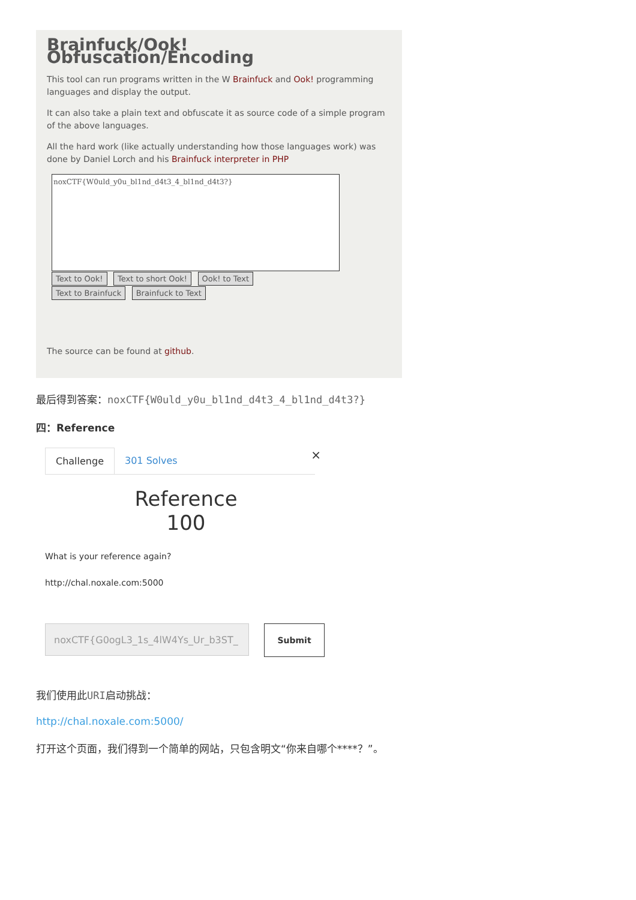Brainfuck/Ook! Obfuscation/Encoding
This tool can run programs written in the W Brainfuck and Ook! programming languages and display the output.
It can also take a plain text and obfuscate it as source code of a simple program of the above languages.
All the hard work (like actually understanding how those languages work) was done by Daniel Lorch and his Brainfuck interpreter in PHP
noxCTF{W0uld_y0u_bl1nd_d4t3_4_bl1nd_d4t3?}
Text to Ook! Text to short Ook! Ook! to Text
Text to Brainfuck Brainfuck to Text
The source can be found at github.
最后得到答案：noxCTF{W0uld_y0u_bl1nd_d4t3_4_bl1nd_d4t3?}
四：Reference
Challenge 301 Solves ×
Reference
100
What is your reference again?
http://chal.noxale.com:5000
noxCTF{G0ogL3_1s_4lW4Ys_Ur_b3ST_ Submit
我们使用此URI启动挑战：
http://chal.noxale.com:5000/
打开这个页面，我们得到一个简单的网站，只包含明文“你来自哪个****？”。